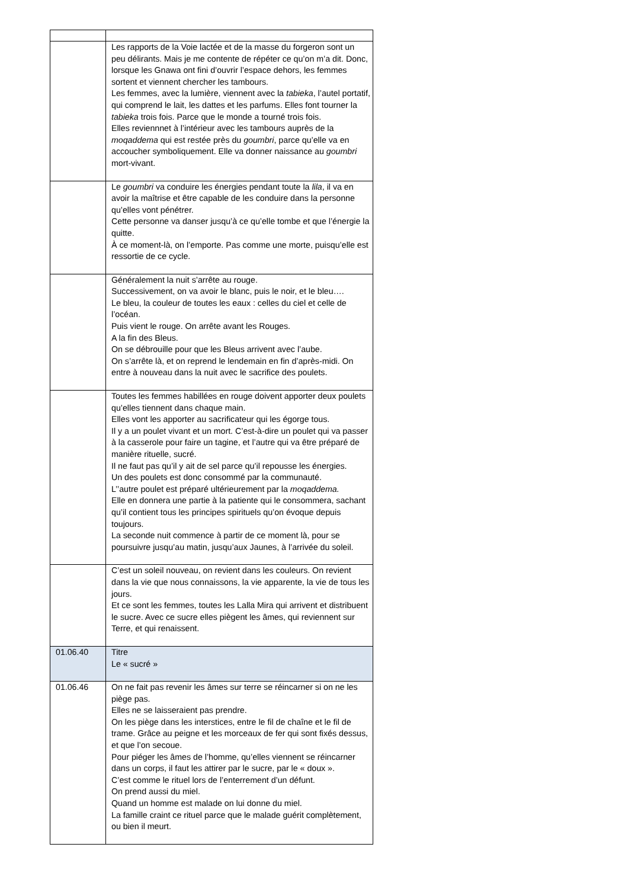| | Les rapports de la Voie lactée et de la masse du forgeron sont un peu délirants. Mais je me contente de répéter ce qu’on m’a dit. Donc, lorsque les Gnawa ont fini d’ouvrir l’espace dehors, les femmes sortent et viennent chercher les tambours. Les femmes, avec la lumière, viennent avec la tabieka , l’autel portatif, qui comprend le lait, les dattes et les parfums. Elles font tourner la tabieka trois fois. Parce que le monde a tourné trois fois. Elles reviennnet à l’intérieur avec les tambours auprès de la moqaddema qui est restée près du goumbri , parce qu’elle va en accoucher symboliquement. Elle va donner naissance au goumbri mort-vivant. |
| | Le goumbri va conduire les énergies pendant toute la lila , il va en avoir la maîtrise et être capable de les conduire dans la personne qu’elles vont pénétrer. Cette personne va danser jusqu’à ce qu’elle tombe et que l’énergie la quitte. À ce moment-là, on l’emporte. Pas comme une morte, puisqu’elle est ressortie de ce cycle. |
| | Généralement la nuit s’arrête au rouge. Successivement, on va avoir le blanc, puis le noir, et le bleu…. Le bleu, la couleur de toutes les eaux : celles du ciel et celle de l’océan. Puis vient le rouge. On arrête avant les Rouges. A la fin des Bleus. On se débrouille pour que les Bleus arrivent avec l’aube. On s’arrête là, et on reprend le lendemain en fin d’après-midi. On entre à nouveau dans la nuit avec le sacrifice des poulets. |
| | Toutes les femmes habillées en rouge doivent apporter deux poulets qu’elles tiennent dans chaque main. Elles vont les apporter au sacrificateur qui les égorge tous. Il y a un poulet vivant et un mort. C’est-à-dire un poulet qui va passer à la casserole pour faire un tagine, et l’autre qui va être préparé de manière rituelle, sucré. Il ne faut pas qu’il y ait de sel parce qu’il repousse les énergies. Un des poulets est donc consommé par la communauté. L’’autre poulet est préparé ultérieurement par la moqaddema. Elle en donnera une partie à la patiente qui le consommera, sachant qu’il contient tous les principes spirituels qu’on évoque depuis toujours. La seconde nuit commence à partir de ce moment là, pour se poursuivre jusqu’au matin, jusqu’aux Jaunes, à l’arrivée du soleil. |
| | C’est un soleil nouveau, on revient dans les couleurs. On revient dans la vie que nous connaissons, la vie apparente, la vie de tous les jours. Et ce sont les femmes, toutes les Lalla Mira qui arrivent et distribuent le sucre. Avec ce sucre elles piègent les âmes, qui reviennent sur Terre, et qui renaissent. |
| 01.06.40 | Titre Le « sucré » |
| 01.06.46 | On ne fait pas revenir les âmes sur terre se réincarner si on ne les piège pas. Elles ne se laisseraient pas prendre. On les piège dans les interstices, entre le fil de chaîne et le fil de trame. Grâce au peigne et les morceaux de fer qui sont fixés dessus, et que l’on secoue. Pour piéger les âmes de l’homme, qu’elles viennent se réincarner dans un corps, il faut les attirer par le sucre, par le « doux ». C’est comme le rituel lors de l’enterrement d’un défunt. On prend aussi du miel. Quand un homme est malade on lui donne du miel. La famille craint ce rituel parce que le malade guérit complètement, ou bien il meurt. |